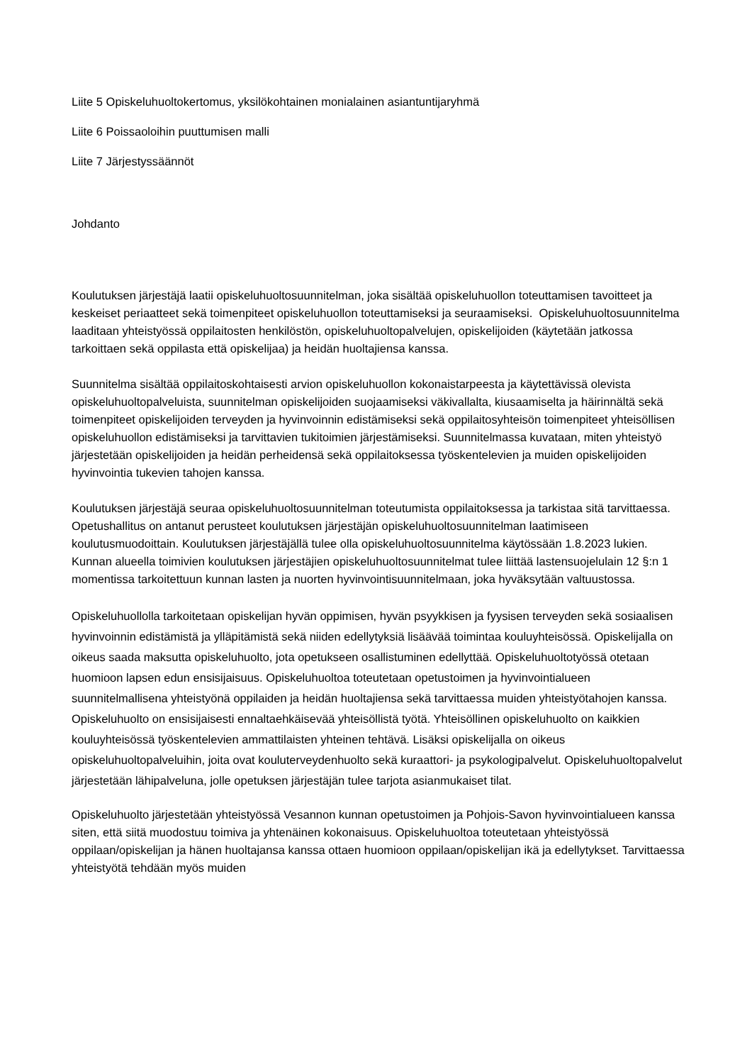Liite 5 Opiskeluhuoltokertomus, yksilökohtainen monialainen asiantuntijaryhmä
Liite 6 Poissaoloihin puuttumisen malli
Liite 7 Järjestyssäännöt
Johdanto
Koulutuksen järjestäjä laatii opiskeluhuoltosuunnitelman, joka sisältää opiskeluhuollon toteuttamisen tavoitteet ja keskeiset periaatteet sekä toimenpiteet opiskeluhuollon toteuttamiseksi ja seuraamiseksi. Opiskeluhuoltosuunnitelma laaditaan yhteistyössä oppilaitosten henkilöstön, opiskeluhuoltopalvelujen, opiskelijoiden (käytetään jatkossa tarkoittaen sekä oppilasta että opiskelijaa) ja heidän huoltajiensa kanssa.
Suunnitelma sisältää oppilaitoskohtaisesti arvion opiskeluhuollon kokonaistarpeesta ja käytettävissä olevista opiskeluhuoltopalveluista, suunnitelman opiskelijoiden suojaamiseksi väkivallalta, kiusaamiselta ja häirinnältä sekä toimenpiteet opiskelijoiden terveyden ja hyvinvoinnin edistämiseksi sekä oppilaitosyhteisön toimenpiteet yhteisöllisen opiskeluhuollon edistämiseksi ja tarvittavien tukitoimien järjestämiseksi. Suunnitelmassa kuvataan, miten yhteistyö järjestetään opiskelijoiden ja heidän perheidensä sekä oppilaitoksessa työskentelevien ja muiden opiskelijoiden hyvinvointia tukevien tahojen kanssa.
Koulutuksen järjestäjä seuraa opiskeluhuoltosuunnitelman toteutumista oppilaitoksessa ja tarkistaa sitä tarvittaessa. Opetushallitus on antanut perusteet koulutuksen järjestäjän opiskeluhuoltosuunnitelman laatimiseen koulutusmuodoittain. Koulutuksen järjestäjällä tulee olla opiskeluhuoltosuunnitelma käytössään 1.8.2023 lukien. Kunnan alueella toimivien koulutuksen järjestäjien opiskeluhuoltosuunnitelmat tulee liittää lastensuojelulain 12 §:n 1 momentissa tarkoitettuun kunnan lasten ja nuorten hyvinvointisuunnitelmaan, joka hyväksytään valtuustossa.
Opiskeluhuollolla tarkoitetaan opiskelijan hyvän oppimisen, hyvän psyykkisen ja fyysisen terveyden sekä sosiaalisen hyvinvoinnin edistämistä ja ylläpitämistä sekä niiden edellytyksiä lisäävää toimintaa kouluyhteisössä. Opiskelijalla on oikeus saada maksutta opiskeluhuolto, jota opetukseen osallistuminen edellyttää. Opiskeluhuoltotyössä otetaan huomioon lapsen edun ensisijaisuus. Opiskeluhuoltoa toteutetaan opetustoimen ja hyvinvointialueen suunnitelmallisena yhteistyönä oppilaiden ja heidän huoltajiensa sekä tarvittaessa muiden yhteistyötahojen kanssa. Opiskeluhuolto on ensisijaisesti ennaltaehkäisevää yhteisöllistä työtä. Yhteisöllinen opiskeluhuolto on kaikkien kouluyhteisössä työskentelevien ammattilaisten yhteinen tehtävä. Lisäksi opiskelijalla on oikeus opiskeluhuoltopalveluihin, joita ovat kouluterveydenhuolto sekä kuraattori- ja psykologipalvelut. Opiskeluhuoltopalvelut järjestetään lähipalveluna, jolle opetuksen järjestäjän tulee tarjota asianmukaiset tilat.
Opiskeluhuolto järjestetään yhteistyössä Vesannon kunnan opetustoimen ja Pohjois-Savon hyvinvointialueen kanssa siten, että siitä muodostuu toimiva ja yhtenäinen kokonaisuus. Opiskeluhuoltoa toteutetaan yhteistyössä oppilaan/opiskelijan ja hänen huoltajansa kanssa ottaen huomioon oppilaan/opiskelijan ikä ja edellytykset. Tarvittaessa yhteistyötä tehdään myös muiden